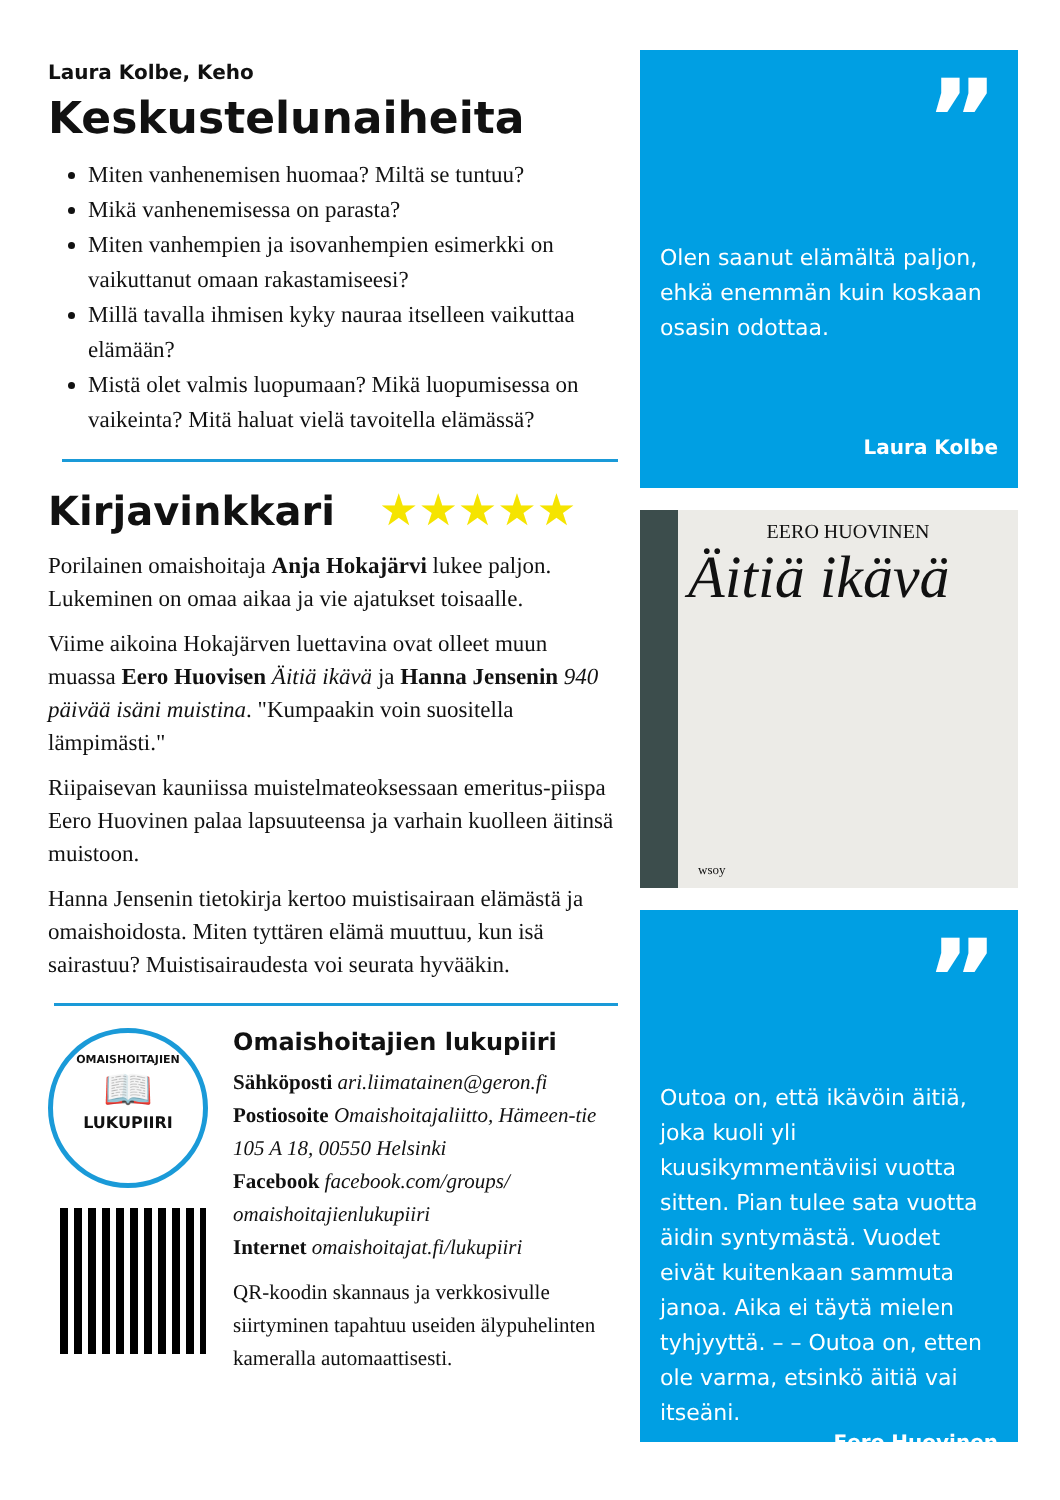Laura Kolbe, Keho
Keskustelunaiheita
Miten vanhenemisen huomaa? Miltä se tuntuu?
Mikä vanhenemisessa on parasta?
Miten vanhempien ja isovanhempien esimerkki on vaikuttanut omaan rakastamiseesi?
Millä tavalla ihmisen kyky nauraa itselleen vaikuttaa elämään?
Mistä olet valmis luopumaan? Mikä luopumisessa on vaikeinta? Mitä haluat vielä tavoitella elämässä?
Kirjavinkkari ★★★★★
Porilainen omaishoitaja Anja Hokajärvi lukee paljon. Lukeminen on omaa aikaa ja vie ajatukset toisaalle.
Viime aikoina Hokajärven luettavina ovat olleet muun muassa Eero Huovisen Äitiä ikävä ja Hanna Jensenin 940 päivää isäni muistina. "Kumpaakin voin suositella lämpimästi."
Riipaisevan kauniissa muistelmateoksessaan emeritus-piispa Eero Huovinen palaa lapsuuteensa ja varhain kuolleen äitinsä muistoon.
Hanna Jensenin tietokirja kertoo muistisairaan elämästä ja omaishoidosta. Miten tyttären elämä muuttuu, kun isä sairastuu? Muistisairaudesta voi seurata hyvääkin.
OMAISHOITAJIEN
📖
LUKUPIIRI
Omaishoitajien lukupiiri
Sähköposti ari.liimatainen@geron.fi
Postiosoite Omaishoitajaliitto, Hämeen-tie 105 A 18, 00550 Helsinki
Facebook facebook.com/groups/ omaishoitajienlukupiiri
Internet omaishoitajat.fi/lukupiiri
QR-koodin skannaus ja verkkosivulle siirtyminen tapahtuu useiden älypuhelinten kameralla automaattisesti.
”
Olen saanut elämältä paljon, ehkä enemmän kuin koskaan osasin odottaa.
Laura Kolbe
EERO HUOVINEN
Äitiä ikävä
wsoy
”
Outoa on, että ikävöin äitiä, joka kuoli yli kuusikymmentäviisi vuotta sitten. Pian tulee sata vuotta äidin syntymästä. Vuodet eivät kuitenkaan sammuta janoa. Aika ei täytä mielen tyhjyyttä. – – Outoa on, etten ole varma, etsinkö äitiä vai itseäni.
Eero Huovinen